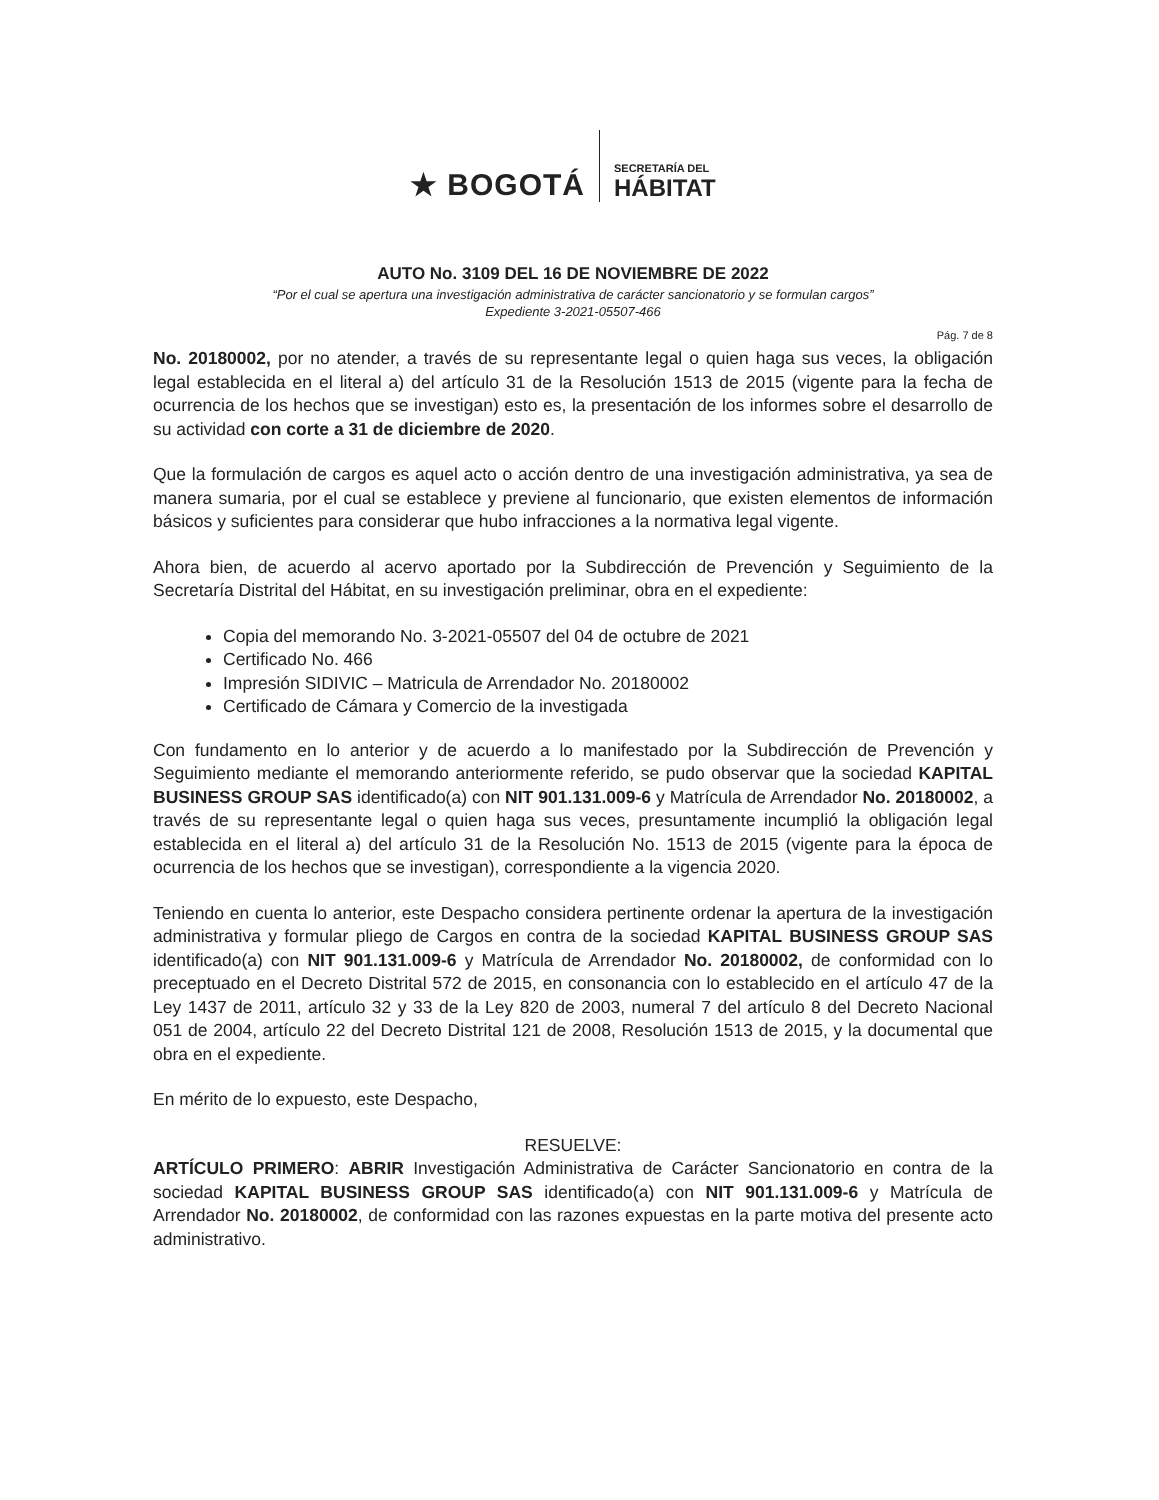★ BOGOTÁ
SECRETARÍA DEL
HÁBITAT
AUTO No. 3109 DEL 16 DE NOVIEMBRE DE 2022
“Por el cual se apertura una investigación administrativa de carácter sancionatorio y se formulan cargos”
Expediente 3-2021-05507-466
Pág. 7 de 8
No. 20180002, por no atender, a través de su representante legal o quien haga sus veces, la obligación legal establecida en el literal a) del artículo 31 de la Resolución 1513 de 2015 (vigente para la fecha de ocurrencia de los hechos que se investigan) esto es, la presentación de los informes sobre el desarrollo de su actividad con corte a 31 de diciembre de 2020.
Que la formulación de cargos es aquel acto o acción dentro de una investigación administrativa, ya sea de manera sumaria, por el cual se establece y previene al funcionario, que existen elementos de información básicos y suficientes para considerar que hubo infracciones a la normativa legal vigente.
Ahora bien, de acuerdo al acervo aportado por la Subdirección de Prevención y Seguimiento de la Secretaría Distrital del Hábitat, en su investigación preliminar, obra en el expediente:
Copia del memorando No. 3-2021-05507 del 04 de octubre de 2021
Certificado No. 466
Impresión SIDIVIC – Matricula de Arrendador No. 20180002
Certificado de Cámara y Comercio de la investigada
Con fundamento en lo anterior y de acuerdo a lo manifestado por la Subdirección de Prevención y Seguimiento mediante el memorando anteriormente referido, se pudo observar que la sociedad KAPITAL BUSINESS GROUP SAS identificado(a) con NIT 901.131.009-6 y Matrícula de Arrendador No. 20180002, a través de su representante legal o quien haga sus veces, presuntamente incumplió la obligación legal establecida en el literal a) del artículo 31 de la Resolución No. 1513 de 2015 (vigente para la época de ocurrencia de los hechos que se investigan), correspondiente a la vigencia 2020.
Teniendo en cuenta lo anterior, este Despacho considera pertinente ordenar la apertura de la investigación administrativa y formular pliego de Cargos en contra de la sociedad KAPITAL BUSINESS GROUP SAS identificado(a) con NIT 901.131.009-6 y Matrícula de Arrendador No. 20180002, de conformidad con lo preceptuado en el Decreto Distrital 572 de 2015, en consonancia con lo establecido en el artículo 47 de la Ley 1437 de 2011, artículo 32 y 33 de la Ley 820 de 2003, numeral 7 del artículo 8 del Decreto Nacional 051 de 2004, artículo 22 del Decreto Distrital 121 de 2008, Resolución 1513 de 2015, y la documental que obra en el expediente.
En mérito de lo expuesto, este Despacho,
RESUELVE:
ARTÍCULO PRIMERO: ABRIR Investigación Administrativa de Carácter Sancionatorio en contra de la sociedad KAPITAL BUSINESS GROUP SAS identificado(a) con NIT 901.131.009-6 y Matrícula de Arrendador No. 20180002, de conformidad con las razones expuestas en la parte motiva del presente acto administrativo.